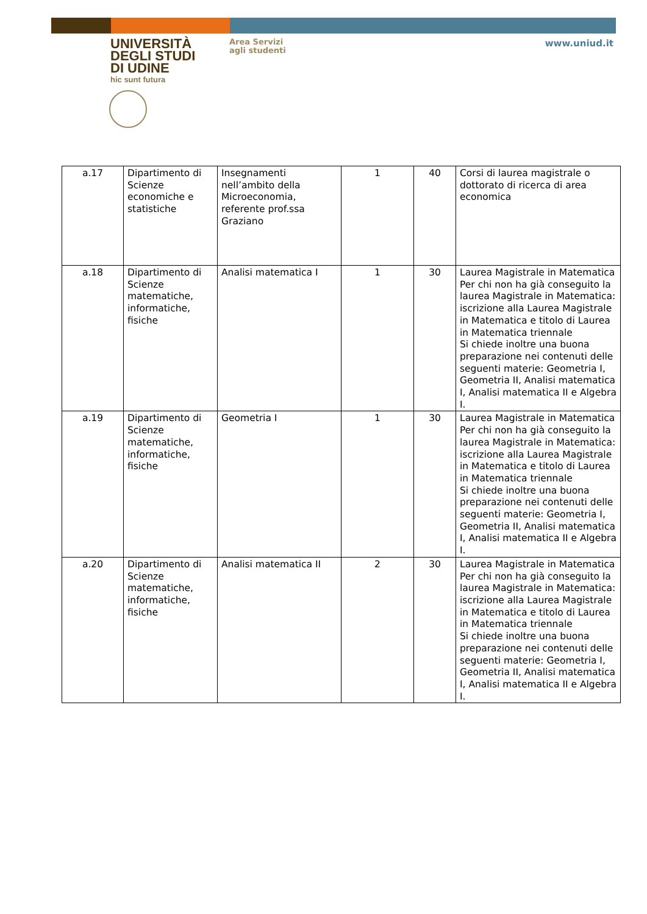UNIVERSITÀ
DEGLI STUDI
DI UDINE
hic sunt futura
Area Servizi
agli studenti
www.uniud.it
| a.17 | Dipartimento di Scienze economiche e statistiche | Insegnamenti nell’ambito della Microeconomia, referente prof.ssa Graziano | 1 | 40 | Corsi di laurea magistrale o dottorato di ricerca di area economica |
| a.18 | Dipartimento di Scienze matematiche, informatiche, fisiche | Analisi matematica I | 1 | 30 | Laurea Magistrale in Matematica Per chi non ha già conseguito la laurea Magistrale in Matematica: iscrizione alla Laurea Magistrale in Matematica e titolo di Laurea in Matematica triennale Si chiede inoltre una buona preparazione nei contenuti delle seguenti materie: Geometria I, Geometria II, Analisi matematica I, Analisi matematica II e Algebra I. |
| a.19 | Dipartimento di Scienze matematiche, informatiche, fisiche | Geometria I | 1 | 30 | Laurea Magistrale in Matematica Per chi non ha già conseguito la laurea Magistrale in Matematica: iscrizione alla Laurea Magistrale in Matematica e titolo di Laurea in Matematica triennale Si chiede inoltre una buona preparazione nei contenuti delle seguenti materie: Geometria I, Geometria II, Analisi matematica I, Analisi matematica II e Algebra I. |
| a.20 | Dipartimento di Scienze matematiche, informatiche, fisiche | Analisi matematica II | 2 | 30 | Laurea Magistrale in Matematica Per chi non ha già conseguito la laurea Magistrale in Matematica: iscrizione alla Laurea Magistrale in Matematica e titolo di Laurea in Matematica triennale Si chiede inoltre una buona preparazione nei contenuti delle seguenti materie: Geometria I, Geometria II, Analisi matematica I, Analisi matematica II e Algebra I. |